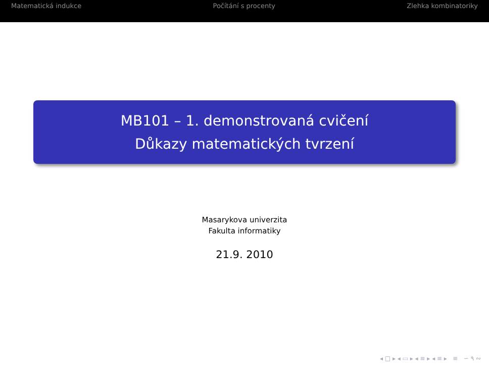Matematická indukce Počítání s procenty Zlehka kombinatoriky
MB101 – 1. demonstrovaná cvičení
Důkazy matematických tvrzení
Masarykova univerzita
Fakulta informatiky
21.9. 2010
◂ □ ▸ ◂ ▭ ▸ ◂ ≡ ▸ ◂ ≡ ▸ ≡ ∽ ۹ ∾